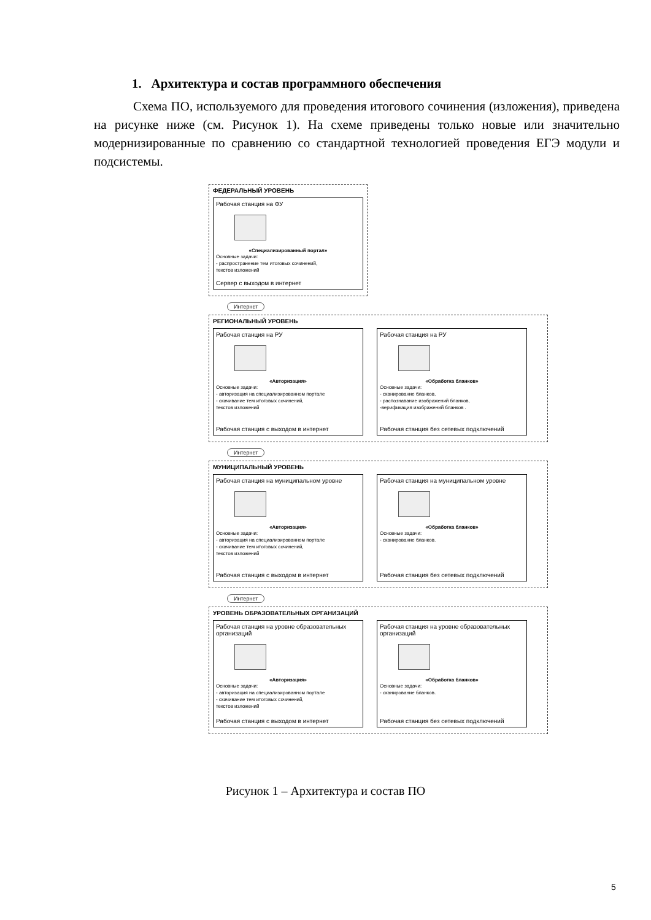1. Архитектура и состав программного обеспечения
Схема ПО, используемого для проведения итогового сочинения (изложения), приведена на рисунке ниже (см. Рисунок 1). На схеме приведены только новые или значительно модернизированные по сравнению со стандартной технологией проведения ЕГЭ модули и подсистемы.
ФЕДЕРАЛЬНЫЙ УРОВЕНЬ
Рабочая станция на ФУ
«Специализированный портал»
Основные задачи:
- распространение тем итоговых сочинений,
текстов изложений
Сервер с выходом в интернет
Интернет
РЕГИОНАЛЬНЫЙ УРОВЕНЬ
Рабочая станция на РУ
«Авторизация»
Основные задачи:
- авторизация на специализированном портале
- скачивание тем итоговых сочинений,
текстов изложений
Рабочая станция с выходом в интернет
Рабочая станция на РУ
«Обработка бланков»
Основные задачи:
- сканирование бланков,
- распознавание изображений бланков,
-верификация изображений бланков .
Рабочая станция без сетевых подключений
Интернет
МУНИЦИПАЛЬНЫЙ УРОВЕНЬ
Рабочая станция на муниципальном уровне
«Авторизация»
Основные задачи:
- авторизация на специализированном портале
- скачивание тем итоговых сочинений,
текстов изложений
Рабочая станция с выходом в интернет
Рабочая станция на муниципальном уровне
«Обработка бланков»
Основные задачи:
- сканирование бланков.
Рабочая станция без сетевых подключений
Интернет
УРОВЕНЬ ОБРАЗОВАТЕЛЬНЫХ ОРГАНИЗАЦИЙ
Рабочая станция на уровне образовательных организаций
«Авторизация»
Основные задачи:
- авторизация на специализированном портале
- скачивание тем итоговых сочинений,
текстов изложений
Рабочая станция с выходом в интернет
Рабочая станция на уровне образовательных организаций
«Обработка бланков»
Основные задачи:
- сканирование бланков.
Рабочая станция без сетевых подключений
Рисунок 1 – Архитектура и состав ПО
5